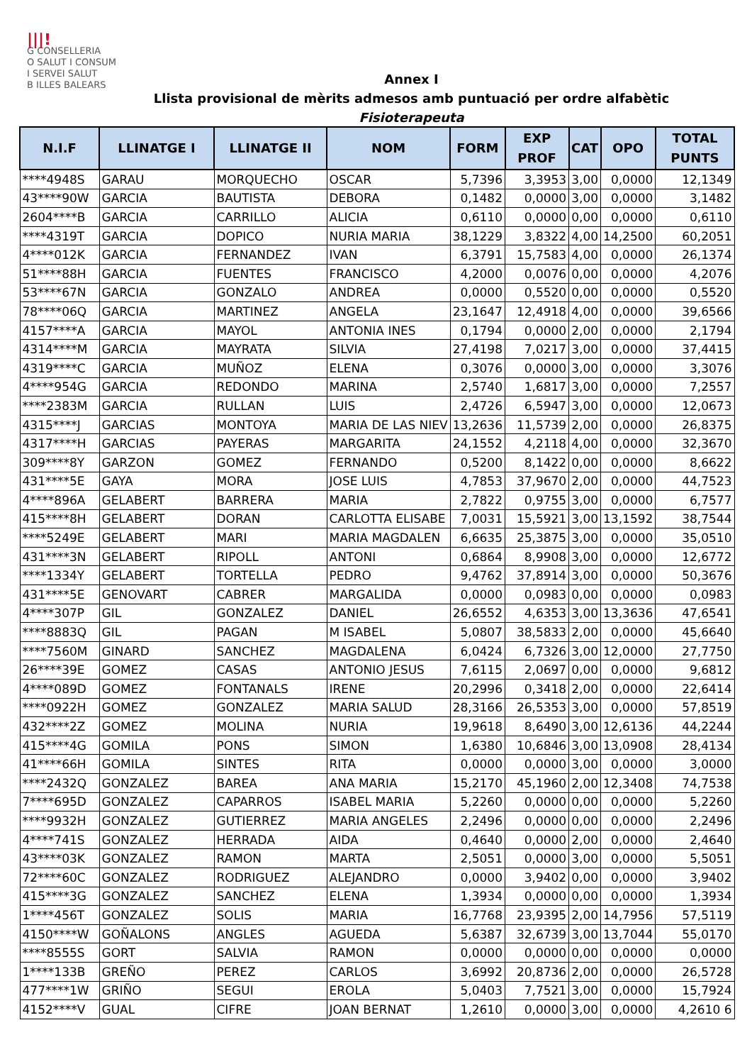|||!
G CONSELLERIA
O SALUT I CONSUM
I SERVEI SALUT
B ILLES BALEARS
Annex I
Llista provisional de mèrits admesos amb puntuació per ordre alfabètic
Fisioterapeuta
| N.I.F | LLINATGE I | LLINATGE II | NOM | FORM | EXP PROF | CAT | OPO | TOTAL PUNTS |
| --- | --- | --- | --- | --- | --- | --- | --- | --- |
| ****4948S | GARAU | MORQUECHO | OSCAR | 5,7396 | 3,3953 | 3,00 | 0,0000 | 12,1349 |
| 43****90W | GARCIA | BAUTISTA | DEBORA | 0,1482 | 0,0000 | 3,00 | 0,0000 | 3,1482 |
| 2604****B | GARCIA | CARRILLO | ALICIA | 0,6110 | 0,0000 | 0,00 | 0,0000 | 0,6110 |
| ****4319T | GARCIA | DOPICO | NURIA MARIA | 38,1229 | 3,8322 | 4,00 | 14,2500 | 60,2051 |
| 4****012K | GARCIA | FERNANDEZ | IVAN | 6,3791 | 15,7583 | 4,00 | 0,0000 | 26,1374 |
| 51****88H | GARCIA | FUENTES | FRANCISCO | 4,2000 | 0,0076 | 0,00 | 0,0000 | 4,2076 |
| 53****67N | GARCIA | GONZALO | ANDREA | 0,0000 | 0,5520 | 0,00 | 0,0000 | 0,5520 |
| 78****06Q | GARCIA | MARTINEZ | ANGELA | 23,1647 | 12,4918 | 4,00 | 0,0000 | 39,6566 |
| 4157****A | GARCIA | MAYOL | ANTONIA INES | 0,1794 | 0,0000 | 2,00 | 0,0000 | 2,1794 |
| 4314****M | GARCIA | MAYRATA | SILVIA | 27,4198 | 7,0217 | 3,00 | 0,0000 | 37,4415 |
| 4319****C | GARCIA | MUÑOZ | ELENA | 0,3076 | 0,0000 | 3,00 | 0,0000 | 3,3076 |
| 4****954G | GARCIA | REDONDO | MARINA | 2,5740 | 1,6817 | 3,00 | 0,0000 | 7,2557 |
| ****2383M | GARCIA | RULLAN | LUIS | 2,4726 | 6,5947 | 3,00 | 0,0000 | 12,0673 |
| 4315****J | GARCIAS | MONTOYA | MARIA DE LAS NIEV | 13,2636 | 11,5739 | 2,00 | 0,0000 | 26,8375 |
| 4317****H | GARCIAS | PAYERAS | MARGARITA | 24,1552 | 4,2118 | 4,00 | 0,0000 | 32,3670 |
| 309****8Y | GARZON | GOMEZ | FERNANDO | 0,5200 | 8,1422 | 0,00 | 0,0000 | 8,6622 |
| 431****5E | GAYA | MORA | JOSE LUIS | 4,7853 | 37,9670 | 2,00 | 0,0000 | 44,7523 |
| 4****896A | GELABERT | BARRERA | MARIA | 2,7822 | 0,9755 | 3,00 | 0,0000 | 6,7577 |
| 415****8H | GELABERT | DORAN | CARLOTTA ELISABE | 7,0031 | 15,5921 | 3,00 | 13,1592 | 38,7544 |
| ****5249E | GELABERT | MARI | MARIA MAGDALEN | 6,6635 | 25,3875 | 3,00 | 0,0000 | 35,0510 |
| 431****3N | GELABERT | RIPOLL | ANTONI | 0,6864 | 8,9908 | 3,00 | 0,0000 | 12,6772 |
| ****1334Y | GELABERT | TORTELLA | PEDRO | 9,4762 | 37,8914 | 3,00 | 0,0000 | 50,3676 |
| 431****5E | GENOVART | CABRER | MARGALIDA | 0,0000 | 0,0983 | 0,00 | 0,0000 | 0,0983 |
| 4****307P | GIL | GONZALEZ | DANIEL | 26,6552 | 4,6353 | 3,00 | 13,3636 | 47,6541 |
| ****8883Q | GIL | PAGAN | M ISABEL | 5,0807 | 38,5833 | 2,00 | 0,0000 | 45,6640 |
| ****7560M | GINARD | SANCHEZ | MAGDALENA | 6,0424 | 6,7326 | 3,00 | 12,0000 | 27,7750 |
| 26****39E | GOMEZ | CASAS | ANTONIO JESUS | 7,6115 | 2,0697 | 0,00 | 0,0000 | 9,6812 |
| 4****089D | GOMEZ | FONTANALS | IRENE | 20,2996 | 0,3418 | 2,00 | 0,0000 | 22,6414 |
| ****0922H | GOMEZ | GONZALEZ | MARIA SALUD | 28,3166 | 26,5353 | 3,00 | 0,0000 | 57,8519 |
| 432****2Z | GOMEZ | MOLINA | NURIA | 19,9618 | 8,6490 | 3,00 | 12,6136 | 44,2244 |
| 415****4G | GOMILA | PONS | SIMON | 1,6380 | 10,6846 | 3,00 | 13,0908 | 28,4134 |
| 41****66H | GOMILA | SINTES | RITA | 0,0000 | 0,0000 | 3,00 | 0,0000 | 3,0000 |
| ****2432Q | GONZALEZ | BAREA | ANA MARIA | 15,2170 | 45,1960 | 2,00 | 12,3408 | 74,7538 |
| 7****695D | GONZALEZ | CAPARROS | ISABEL MARIA | 5,2260 | 0,0000 | 0,00 | 0,0000 | 5,2260 |
| ****9932H | GONZALEZ | GUTIERREZ | MARIA ANGELES | 2,2496 | 0,0000 | 0,00 | 0,0000 | 2,2496 |
| 4****741S | GONZALEZ | HERRADA | AIDA | 0,4640 | 0,0000 | 2,00 | 0,0000 | 2,4640 |
| 43****03K | GONZALEZ | RAMON | MARTA | 2,5051 | 0,0000 | 3,00 | 0,0000 | 5,5051 |
| 72****60C | GONZALEZ | RODRIGUEZ | ALEJANDRO | 0,0000 | 3,9402 | 0,00 | 0,0000 | 3,9402 |
| 415****3G | GONZALEZ | SANCHEZ | ELENA | 1,3934 | 0,0000 | 0,00 | 0,0000 | 1,3934 |
| 1****456T | GONZALEZ | SOLIS | MARIA | 16,7768 | 23,9395 | 2,00 | 14,7956 | 57,5119 |
| 4150****W | GOÑALONS | ANGLES | AGUEDA | 5,6387 | 32,6739 | 3,00 | 13,7044 | 55,0170 |
| ****8555S | GORT | SALVIA | RAMON | 0,0000 | 0,0000 | 0,00 | 0,0000 | 0,0000 |
| 1****133B | GREÑO | PEREZ | CARLOS | 3,6992 | 20,8736 | 2,00 | 0,0000 | 26,5728 |
| 477****1W | GRIÑO | SEGUI | EROLA | 5,0403 | 7,7521 | 3,00 | 0,0000 | 15,7924 |
| 4152****V | GUAL | CIFRE | JOAN BERNAT | 1,2610 | 0,0000 | 3,00 | 0,0000 | 4,2610 6 |